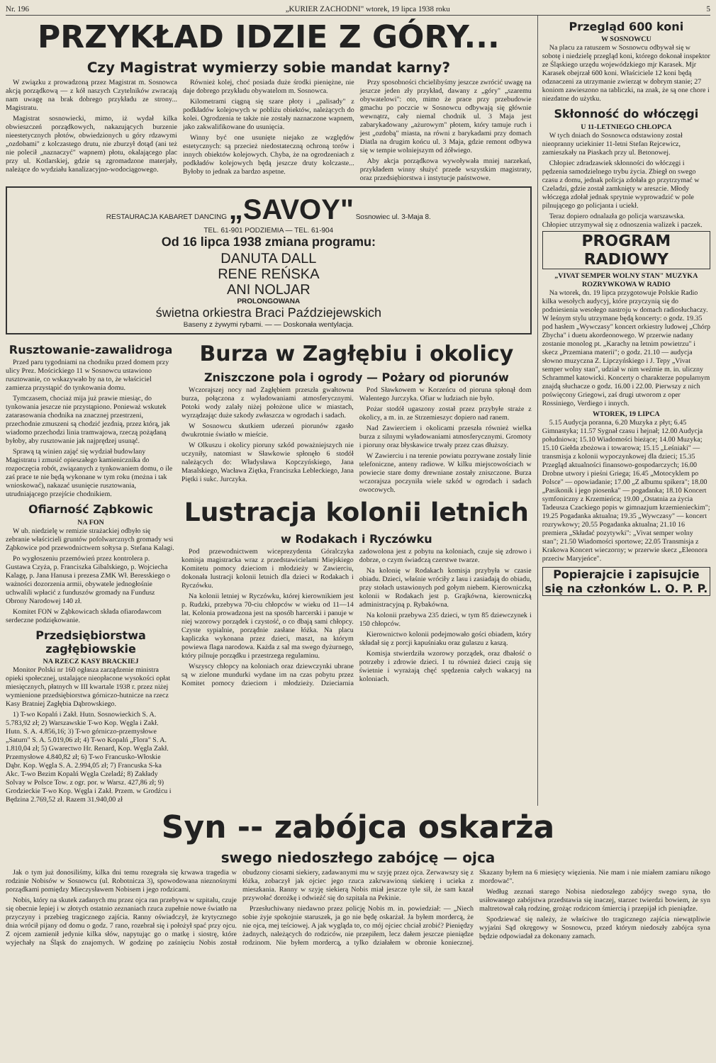Nr. 196 „KURIER ZACHODNI" wtorek, 19 lipca 1938 roku 5
PRZYKŁAD IDZIE Z GÓRY...
Czy Magistrat wymierzy sobie mandat karny?
W związku z prowadzoną przez Magistrat m. Sosnowca akcją porządkową — z kół naszych Czytelników zwracają nam uwagę na brak dobrego przykładu ze strony... Magistratu.
Magistrat sosnowiecki, mimo, iż wydał kilka obwieszczeń porządkowych, nakazujących burzenie nieestetycznych płotów, obwiedzionych u góry rdzawymi „ozdobami" z kolczastego drutu, nie zburzył dotąd (ani też nie polecił „naznaczyć" wapnem) płotu, okalającego plac przy ul. Kotlarskiej, gdzie są zgromadzone materjały, należące do wydziału kanalizacyjno-wodociągowego.
Również kolej, choć posiada duże środki pieniężne, nie daje dobrego przykładu obywatelom m. Sosnowca.
Kilometrami ciągną się szare płoty i „palisady" z podkładów kolejowych w pobliżu obiektów, należących do kolei. Ogrodzenia te także nie zostały naznaczone wapnem, jako zakwalifikowane do usunięcia.
Winny być one usunięte niejako ze względów estetycznych: są przecież niedostateczną ochroną torów i innych obiektów kolejowych. Chyba, że na ogrodzeniach z podkładów kolejowych będą jeszcze druty kolczaste... Byłoby to jednak za bardzo aspetne.
Przy sposobności chcielibyśmy jeszcze zwrócić uwagę na jeszcze jeden zły przykład, dawany z „góry" „szaremu obywatelowi": oto, mimo że prace przy przebudowie gmachu po poczcie w Sosnowcu odbywają się głównie wewnątrz, cały niemal chodnik ul. 3 Maja jest zabarykadowany „ażurowym" płotem, który tamuje ruch i jest „ozdobą" miasta, na równi z barykadami przy domach Diatla na drugim końcu ul. 3 Maja, gdzie remont odbywa się w tempie wolniejszym od żółwiego.
Aby akcja porządkowa wywoływała mniej narzekań, przykładem winny służyć przede wszystkim magistraty, oraz przedsiębiorstwa i instytucje państwowe.
RESTAURACJA KABARET DANCING „SAVOY" Sosnowiec ul. 3-Maja 8.
TEL. 61-901 PODZIEMIA — TEL. 61-904
Od 16 lipca 1938 zmiana programu:
DANUTA DALL
RENE REŃSKA
ANI NOLJAR
PROLONGOWANA
świetna orkiestra Braci Paździejewskich
Baseny z żywymi rybami. — — Doskonała wentylacja.
Rusztowanie-zawalidroga
Przed paru tygodniami na chodniku przed domem przy ulicy Prez. Mościckiego 11 w Sosnowcu ustawiono rusztowanie, co wskazywało by na to, że właściciel zamierza przystąpić do tynkowania domu.
Tymczasem, chociaż mija już prawie miesiąc, do tynkowania jeszcze nie przystąpiono. Ponieważ wskutek zatarasowania chodnika na znacznej przestrzeni, przechodnie zmuszeni są chodzić jezdnią, przez którą, jak wiadomo przechodzi linia tramwajowa, rzeczą pożądaną byłoby, aby rusztowanie jak najprędzej usunąć.
Sprawą tą winien zająć się wydział budowlany Magistratu i zmusić opieszałego kamienicznika do rozpoczęcia robót, związanych z tynkowaniem domu, o ile zaś prace te nie będą wykonane w tym roku (można i tak wnioskować), nakazać usunięcie rusztowania, utrudniającego przejście chodnikiem.
Ofiarność Ząbkowic
NA FON
W ub. niedzielę w remizie strażackiej odbyło się zebranie właścicieli gruntów pofolwarcznych gromady wsi Ząbkowice pod przewodnictwem sołtysa p. Stefana Kalagi.
Po wygłoszeniu przemówień przez kontrolera p. Gustawa Czyża, p. Franciszka Gibalskiego, p. Wojciecha Kalagę, p. Jana Hanusa i prezesa ZMK Wł. Beresskiego o ważności dozorzenia armii, obywatele jednogłośnie uchwalili wpłacić z funduszów gromady na Fundusz Obrony Narodowej 140 zł.
Komitet FON w Ząbkowicach składa ofiarodawcom serdeczne podziękowanie.
Przedsiębiorstwa zagłębiowskie
NA RZECZ KASY BRACKIEJ
Monitor Polski nr 160 ogłasza zarządzenie ministra opieki społecznej, ustalające nieopłacone wysokości opłat miesięcznych, płatnych w III kwartale 1938 r. przez niżej wymienione przedsiębiorstwa górniczo-hutnicze na rzecz Kasy Bratniej Zagłębia Dąbrowskiego.
1) T-wo Kopalń i Zakł. Hutn. Sosnowieckich S. A. 5.783,92 zł; 2) Warszawskie T-wo Kop. Węgla i Zakł. Hutn. S. A. 4.856,16; 3) T-wo górniczo-przemysłowe „Saturn" S. A. 5.019,06 zł; 4) T-wo Kopalń „Flora" S. A. 1.810,04 zł; 5) Gwarectwo Hr. Renard, Kop. Węgla Zakł. Przemysłowe 4.840,82 zł; 6) T-wo Francusko-Włoskie Dąbr. Kop. Węgla S. A. 2.994,05 zł; 7) Francuska S-ka Akc. T-wo Bezim Kopalń Węgla Czeladź; 8) Zakłady Solvay w Polsce Tow. z ogr. por. w Warsz. 427,86 zł; 9) Grodzieckie T-wo Kop. Węgla i Zakł. Przem. w Grodźcu i Będzina 2.769,52 zł. Razem 31.940,00 zł
Burza w Zagłębiu i okolicy
Zniszczone pola i ogrody — Pożary od piorunów
Wczorajszej nocy nad Zagłębiem przeszła gwałtowna burza, połączona z wyładowaniami atmosferycznymi. Potoki wody zalały niżej położone ulice w miastach, wyrządzając duże szkody zwłaszcza w ogrodach i sadach.
W Sosnowcu skutkiem uderzeń piorunów zgasło dwukrotnie światło w mieście.
W Olkuszu i okolicy pioruny szkód poważniejszych nie uczyniły, natomiast w Sławkowie spłonęło 6 stodół należących do: Władysława Kopczyńskiego, Jana Masalskiego, Wacława Ziętka, Franciszka Lebleckiego, Jana Piętki i sukc. Jurczyka.
Pod Sławkowem w Korzeńcu od pioruna spłonął dom Walentego Jurczyka. Ofiar w ludziach nie było.
Pożar stodół ugaszony został przez przybyłe straże z okolicy, a m. in. ze Strzemieszyc dopiero nad ranem.
Nad Zawierciem i okolicami przeszła również wielka burza z silnymi wyładowaniami atmosferycznymi. Gromoty i pioruny oraz błyskawice trwały przez czas dłuższy.
W Zawierciu i na terenie powiatu pozrywane zostały linie telefoniczne, anteny radiowe. W kilku miejscowościach w powiecie stare domy drewniane zostały zniszczone. Burza wczorajsza poczyniła wiele szkód w ogrodach i sadach owocowych.
Lustracja kolonii letnich
w Rodakach i Ryczówku
Pod przewodnictwem wiceprezydenta Góralczyka komisja magistracka wraz z przedstawicielami Miejskiego Komitetu pomocy dzieciom i młodzieży w Zawierciu, dokonała lustracji kolonii letnich dla dzieci w Rodakach i Ryczówku.
Na kolonii letniej w Ryczówku, której kierownikiem jest p. Rudzki, przebywa 70-ciu chłopców w wieku od 11—14 lat. Kolonia prowadzona jest na sposób harcerski i panuje w niej wzorowy porządek i czystość, o co dbają sami chłopcy. Czyste sypialnie, porządnie zasłane łóżka. Na placu kapliczka wykonana przez dzieci, maszt, na którym powiewa flaga narodowa. Każda z sal ma swego dyżurnego, który pilnuje porządku i przestrzega regulaminu.
Wszyscy chłopcy na koloniach oraz dziewczynki ubrane są w zielone mundurki wydane im na czas pobytu przez Komitet pomocy dzieciom i młodzieży. Dzieciarnia zadowolona jest z pobytu na koloniach, czuje się zdrowo i dobrze, o czym świadczą czerstwe twarze.
Na kolonię w Rodakach komisja przybyła w czasie obiadu. Dzieci, właśnie wróciły z lasu i zasiadają do obiadu, przy stołach ustawionych pod gołym niebem. Kierowniczką kolonii w Rodakach jest p. Grajkówna, kierowniczką administracyjną p. Rybakówna.
Na kolonii przebywa 235 dzieci, w tym 85 dziewczynek i 150 chłopców.
Kierownictwo kolonii podejmowało gości obiadem, który składał się z porcji kapuśniaku oraz gulaszu z kaszą.
Komisja stwierdziła wzorowy porządek, oraz dbałość o potrzeby i zdrowie dzieci. I tu również dzieci czują się świetnie i wyrażają chęć spędzenia całych wakacyj na koloniach.
Przegląd 600 koni
W SOSNOWCU
Na placu za ratuszem w Sosnowcu odbywał się w sobotę i niedzielę przegląd koni, którego dokonał inspektor ze Śląskiego urzędu wojewódzkiego mjr Karasek. Mjr Karasek obejrzał 600 koni. Właściciele 12 koni będą odznaczeni za utrzymanie zwierząt w dobrym stanie; 27 koniom zawieszono na tabliczki, na znak, że są one chore i niezdatne do użytku.
Skłonność do włóczęgi
U 11-LETNIEGO CHŁOPCA
W tych dniach do Sosnowca odstawiony został nieopranny uciekinier 11-letni Stefan Rejcewicz, zamieszkały na Piaskach przy ul. Betonowej.
Chłopiec zdradzawiek skłonności do włóczęgi i pędzenia samodzielnego trybu życia. Zbiegł on swego czasu z domu, jednak policja zdołała go przytrzymać w Czeladzi, gdzie został zamknięty w areszcie. Młody włóczęga zdołał jednak sprytnie wyprowadzić w pole pilnującego go policjanta i uciekł.
Teraz dopiero odnalazła go policja warszawska. Chłopiec utrzymywał się z odnoszenia walizek i paczek.
PROGRAM RADIOWY
„VIVAT SEMPER WOLNY STAN" MUZYKA ROZRYWKOWA W RADIO
Na wtorek, dn. 19 lipca przygotowuje Polskie Radio kilka wesołych audycyj, które przyczynią się do podniesienia wesołego nastroju w domach radiosłuchaczy. W leśnym stylu utrzymane będą koncerty: o godz. 19.35 pod hasłem „Wywczasy" koncert orkiestry ludowej „Chórp Zbycha" i duetu akordeonowego. W przerwie nadany zostanie monolog pt. „Karachy na letnim powietrzu" i skecz „Przemiana materii"; o godz. 21.10 — audycja słowno muzyczna Z. Lipczyńskiego i J. Tepy „Vivat semper wolny stan", udział w nim weźmie m. in. uliczny Schrammel katowicki. Koncerty o charakterze popularnym znajdą słuchacze o godz. 16.00 i 22.00. Pierwszy z nich poświęcony Griegowi, zaś drugi utworom z oper Rossiniego, Verdiego i innych.
WTOREK, 19 LIPCA
5.15 Audycja poranna, 6.20 Muzyka z płyt; 6.45 Gimnastyka; 11.57 Sygnał czasu i hejnał; 12.00 Audycja południowa; 15.10 Wiadomości bieżące; 14.00 Muzyka; 15.10 Giełda zbożowa i towarowa; 15.15 „Leśniaki" — transmisja z kolonii wypoczynkowej dla dzieci; 15.35 Przegląd aktualności finansowo-gospodarczych; 16.00 Drobne utwory i pieśni Griega; 16.45 „Motocyklem po Polsce" — opowiadanie; 17.00 „Z albumu spikera"; 18.00 „Pasikonik i jego piosenka" — pogadanka; 18.10 Koncert symfoniczny z Krzemieńca; 19.00 „Ostatnia za życia Tadeusza Czackiego popis w gimnazjum krzemienieckim"; 19.25 Pogadanka aktualna; 19.35 „Wywczasy" — koncert rozrywkowy; 20.55 Pogadanka aktualna; 21.10 16 premiera „Składać pozytywki": „Vivat semper wolny stan"; 21.50 Wiadomości sportowe; 22.05 Transmisja z Krakowa Koncert wieczorny; w przerwie skecz „Eleonora przeciw Maryjeńce".
Popierajcie i zapisujcie się na członków L. O. P. P.
Syn -- zabójca oskarża
swego niedoszłego zabójcę — ojca
Jak o tym już donosiliśmy, kilka dni temu rozegrała się krwawa tragedia w rodzinie Nobisów w Sosnowcu (ul. Robotnicza 3), spowodowana nieznośnymi porządkami pomiędzy Mieczysławem Nobisem i jego rodzicami.
Nobis, który na skutek zadanych mu przez ojca ran przebywa w szpitalu, czuje się obecnie lepiej i w złotych ostatnio zeznaniach rzuca zupełnie nowe światło na przyczyny i przebieg tragicznego zajścia. Ranny oświadczył, że krytycznego dnia wrócił pijany od domu o godz. 7 rano, rozebrał się i położył spać przy ojcu. Z ojcem zamienił jedynie kilka słów, napytując go o matkę i siostrę, które wyjechały na Śląsk do znajomych. W godzinę po zaśnięciu Nobis został obudzony ciosami siekiery, zadawanymi mu w szyję przez ojca. Zerwawszy się z łóżka, zobaczył jak ojciec jego rzuca zakrwawioną siekierę i ucieka z mieszkania. Ranny w szyję siekierą Nobis miał jeszcze tyle sił, że sam kazał przywołać dorożkę i odwieźć się do szpitala na Pekinie.
Przesłuchiwany niedawno przez policję Nobis m. in. powiedział: — „Niech sobie żyje spokojnie staruszek, ja go nie będę oskarżał. Ja byłem mordercą, że nie ojca, mej teściowej. A jak wygląda to, co mój ojciec chciał zrobić? Pieniędzy żadnych, należących do rodziców, nie przepiłem, lecz dałem jeszcze pieniądze rodzinom. Nie byłem mordercą, a tylko działałem w obronie koniecznej. Skazany byłem na 6 miesięcy więzienia. Nie mam i nie miałem zamiaru nikogo mordować".
Według zeznań starego Nobisa niedoszłego zabójcy swego syna, tło usiłowanego zabójstwa przedstawia się inaczej, starzec twierdzi bowiem, że syn maltretował całą rodzinę, grożąc rodzicom śmiercią i przepijał ich pieniądze.
Spodziewać się należy, że właściwe tło tragicznego zajścia niewątpliwie wyjaśni Sąd okręgowy w Sosnowcu, przed którym niedoszły zabójca syna będzie odpowiadał za dokonany zamach.